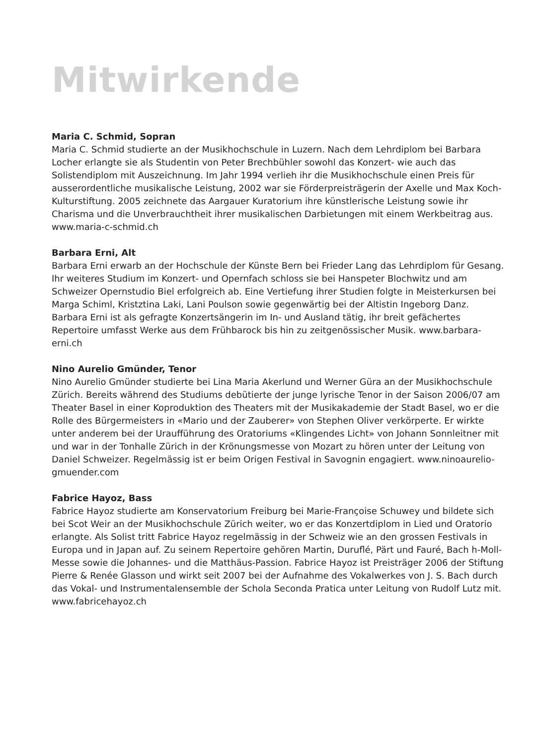Mitwirkende
Maria C. Schmid, Sopran
Maria C. Schmid studierte an der Musikhochschule in Luzern. Nach dem Lehrdiplom bei Barbara Locher erlangte sie als Studentin von Peter Brechbühler sowohl das Konzert- wie auch das Solistendiplom mit Auszeichnung. Im Jahr 1994 verlieh ihr die Musikhochschule einen Preis für ausserordentliche musikalische Leistung, 2002 war sie Förderpreisträgerin der Axelle und Max Koch-Kulturstiftung. 2005 zeichnete das Aargauer Kuratorium ihre künstlerische Leistung sowie ihr Charisma und die Unverbrauchtheit ihrer musikalischen Darbietungen mit einem Werkbeitrag aus. www.maria-c-schmid.ch
Barbara Erni, Alt
Barbara Erni erwarb an der Hochschule der Künste Bern bei Frieder Lang das Lehrdiplom für Gesang. Ihr weiteres Studium im Konzert- und Opernfach schloss sie bei Hanspeter Blochwitz und am Schweizer Opernstudio Biel erfolgreich ab. Eine Vertiefung ihrer Studien folgte in Meisterkursen bei Marga Schiml, Kristztina Laki, Lani Poulson sowie gegenwärtig bei der Altistin Ingeborg Danz. Barbara Erni ist als gefragte Konzertsängerin im In- und Ausland tätig, ihr breit gefächertes Repertoire umfasst Werke aus dem Frühbarock bis hin zu zeitgenössischer Musik. www.barbara-erni.ch
Nino Aurelio Gmünder, Tenor
Nino Aurelio Gmünder studierte bei Lina Maria Akerlund und Werner Güra an der Musik­hochschule Zürich. Bereits während des Studiums debütierte der junge lyrische Tenor in der Saison 2006/07 am Theater Basel in einer Koproduktion des Theaters mit der Musik­akademie der Stadt Basel, wo er die Rolle des Bürgermeisters in «Mario und der Zauberer» von Stephen Oliver verkörperte. Er wirkte unter anderem bei der Uraufführung des Orato­riums «Klingendes Licht» von Johann Sonnleitner mit und war in der Tonhalle Zürich in der Krönungsmesse von Mozart zu hören unter der Leitung von Daniel Schweizer. Regel­mässig ist er beim Origen Festival in Savognin engagiert. www.ninoaurelio-gmuender.com
Fabrice Hayoz, Bass
Fabrice Hayoz studierte am Konservatorium Freiburg bei Marie-Françoise Schuwey und bildete sich bei Scot Weir an der Musikhochschule Zürich weiter, wo er das Konzertdiplom in Lied und Oratorio erlangte. Als Solist tritt Fabrice Hayoz regelmässig in der Schweiz wie an den grossen Festivals in Europa und in Japan auf. Zu seinem Repertoire gehören Mar­tin, Duruflé, Pärt und Fauré, Bach h-Moll-Messe sowie die Johannes- und die Matthäus-Passion. Fabrice Hayoz ist Preisträger 2006 der Stiftung Pierre & Renée Glasson und wirkt seit 2007 bei der Aufnahme des Vokalwerkes von J. S. Bach durch das Vokal- und Instru­mentalensemble der Schola Seconda Pratica unter Leitung von Rudolf Lutz mit. www.fabricehayoz.ch